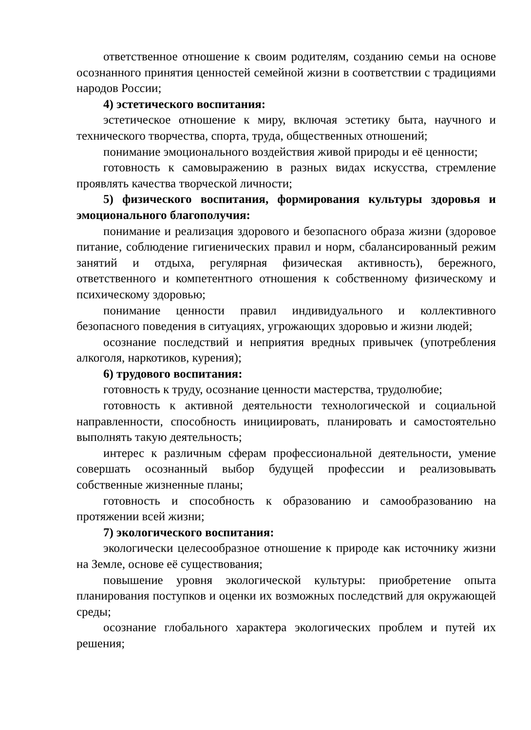ответственное отношение к своим родителям, созданию семьи на основе осознанного принятия ценностей семейной жизни в соответствии с традициями народов России;
4) эстетического воспитания:
эстетическое отношение к миру, включая эстетику быта, научного и технического творчества, спорта, труда, общественных отношений;
понимание эмоционального воздействия живой природы и её ценности;
готовность к самовыражению в разных видах искусства, стремление проявлять качества творческой личности;
5) физического воспитания, формирования культуры здоровья и эмоционального благополучия:
понимание и реализация здорового и безопасного образа жизни (здоровое питание, соблюдение гигиенических правил и норм, сбалансированный режим занятий и отдыха, регулярная физическая активность), бережного, ответственного и компетентного отношения к собственному физическому и психическому здоровью;
понимание ценности правил индивидуального и коллективного безопасного поведения в ситуациях, угрожающих здоровью и жизни людей;
осознание последствий и неприятия вредных привычек (употребления алкоголя, наркотиков, курения);
6) трудового воспитания:
готовность к труду, осознание ценности мастерства, трудолюбие;
готовность к активной деятельности технологической и социальной направленности, способность инициировать, планировать и самостоятельно выполнять такую деятельность;
интерес к различным сферам профессиональной деятельности, умение совершать осознанный выбор будущей профессии и реализовывать собственные жизненные планы;
готовность и способность к образованию и самообразованию на протяжении всей жизни;
7) экологического воспитания:
экологически целесообразное отношение к природе как источнику жизни на Земле, основе её существования;
повышение уровня экологической культуры: приобретение опыта планирования поступков и оценки их возможных последствий для окружающей среды;
осознание глобального характера экологических проблем и путей их решения;